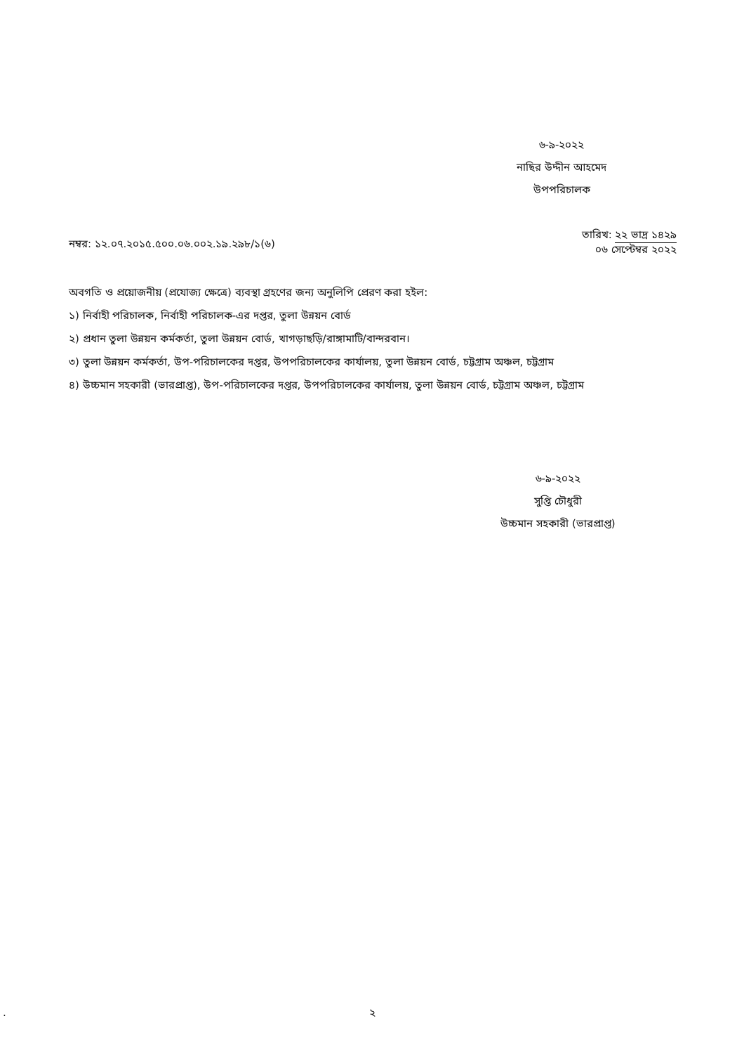৬-৯-২০২২
নাছির উদ্দীন আহমেদ
উপপরিচালক
নম্বর: ১২.০৭.২০১৫.৫০০.০৬.০০২.১৯.২৯৮/১(৬)
তারিখ: ২২ ভাদ্র ১৪২৯
০৬ সেপ্টেম্বর ২০২২
অবগতি ও প্রয়োজনীয় (প্রযোজ্য ক্ষেত্রে) ব্যবস্থা গ্রহণের জন্য অনুলিপি প্রেরণ করা হইল:
১) নির্বাহী পরিচালক, নির্বাহী পরিচালক-এর দপ্তর, তুলা উন্নয়ন বোর্ড
২) প্রধান তুলা উন্নয়ন কর্মকর্তা, তুলা উন্নয়ন বোর্ড, খাগড়াছড়ি/রাঙ্গামাটি/বান্দরবান।
৩) তুলা উন্নয়ন কর্মকর্তা, উপ-পরিচালকের দপ্তর, উপপরিচালকের কার্যালয়, তুলা উন্নয়ন বোর্ড, চট্টগ্রাম অঞ্চল, চট্টগ্রাম
৪) উচ্চমান সহকারী (ভারপ্রাপ্ত), উপ-পরিচালকের দপ্তর, উপপরিচালকের কার্যালয়, তুলা উন্নয়ন বোর্ড, চট্টগ্রাম অঞ্চল, চট্টগ্রাম
৬-৯-২০২২
সুপ্তি চৌধুরী
উচ্চমান সহকারী (ভারপ্রাপ্ত)
.
২